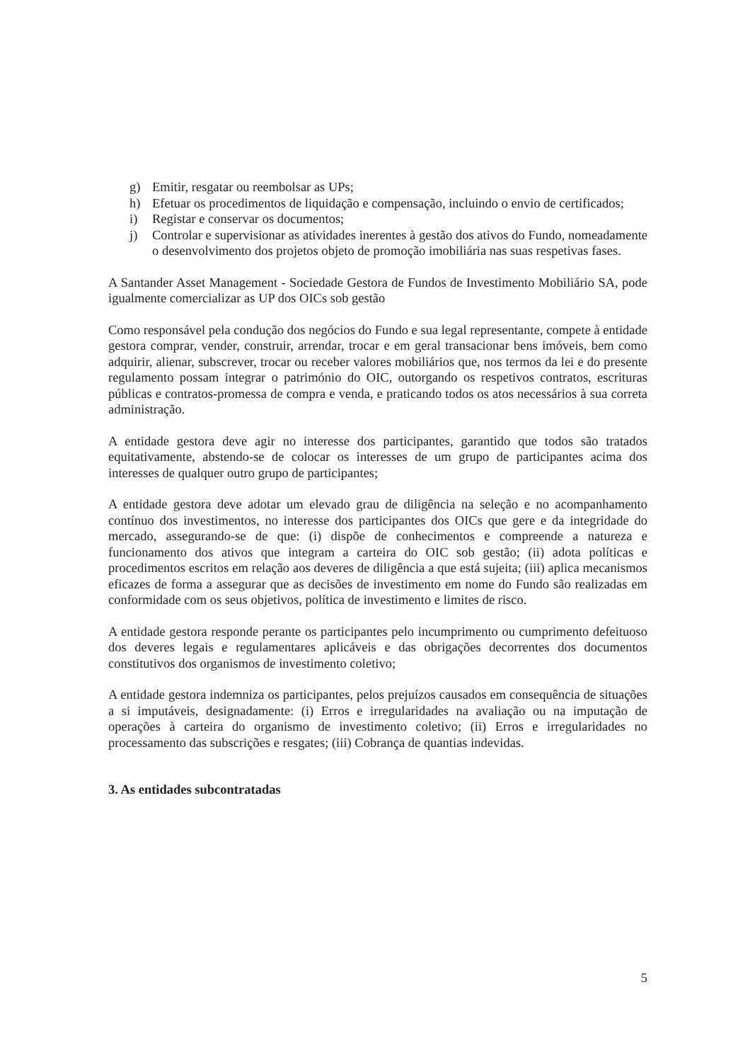g) Emitir, resgatar ou reembolsar as UPs;
h) Efetuar os procedimentos de liquidação e compensação, incluindo o envio de certificados;
i) Registar e conservar os documentos;
j) Controlar e supervisionar as atividades inerentes à gestão dos ativos do Fundo, nomeadamente o desenvolvimento dos projetos objeto de promoção imobiliária nas suas respetivas fases.
A Santander Asset Management - Sociedade Gestora de Fundos de Investimento Mobiliário SA, pode igualmente comercializar as UP dos OICs sob gestão
Como responsável pela condução dos negócios do Fundo e sua legal representante, compete à entidade gestora comprar, vender, construir, arrendar, trocar e em geral transacionar bens imóveis, bem como adquirir, alienar, subscrever, trocar ou receber valores mobiliários que, nos termos da lei e do presente regulamento possam integrar o património do OIC, outorgando os respetivos contratos, escrituras públicas e contratos-promessa de compra e venda, e praticando todos os atos necessários à sua correta administração.
A entidade gestora deve agir no interesse dos participantes, garantido que todos são tratados equitativamente, abstendo-se de colocar os interesses de um grupo de participantes acima dos interesses de qualquer outro grupo de participantes;
A entidade gestora deve adotar um elevado grau de diligência na seleção e no acompanhamento contínuo dos investimentos, no interesse dos participantes dos OICs que gere e da integridade do mercado, assegurando-se de que: (i) dispõe de conhecimentos e compreende a natureza e funcionamento dos ativos que integram a carteira do OIC sob gestão; (ii) adota políticas e procedimentos escritos em relação aos deveres de diligência a que está sujeita; (iii) aplica mecanismos eficazes de forma a assegurar que as decisões de investimento em nome do Fundo são realizadas em conformidade com os seus objetivos, política de investimento e limites de risco.
A entidade gestora responde perante os participantes pelo incumprimento ou cumprimento defeituoso dos deveres legais e regulamentares aplicáveis e das obrigações decorrentes dos documentos constitutivos dos organismos de investimento coletivo;
A entidade gestora indemniza os participantes, pelos prejuízos causados em consequência de situações a si imputáveis, designadamente: (i) Erros e irregularidades na avaliação ou na imputação de operações à carteira do organismo de investimento coletivo; (ii) Erros e irregularidades no processamento das subscrições e resgates; (iii) Cobrança de quantias indevidas.
3. As entidades subcontratadas
5